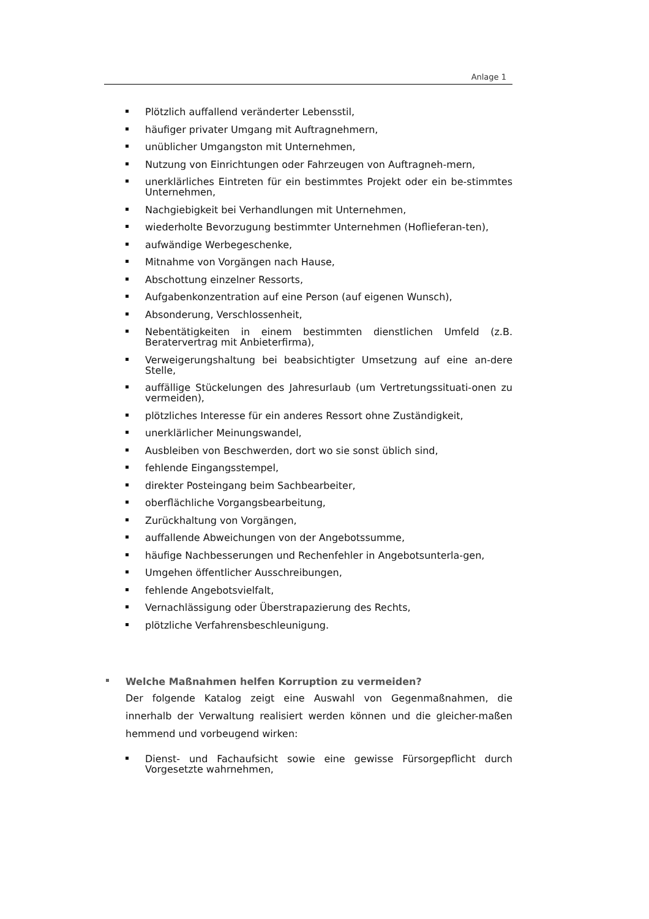Anlage 1
Plötzlich auffallend veränderter Lebensstil,
häufiger privater Umgang mit Auftragnehmern,
unüblicher Umgangston mit Unternehmen,
Nutzung von Einrichtungen oder Fahrzeugen von Auftragneh-mern,
unerklärliches Eintreten für ein bestimmtes Projekt oder ein be-stimmtes Unternehmen,
Nachgiebigkeit bei Verhandlungen mit Unternehmen,
wiederholte Bevorzugung bestimmter Unternehmen (Hoflieferan-ten),
aufwändige Werbegeschenke,
Mitnahme von Vorgängen nach Hause,
Abschottung einzelner Ressorts,
Aufgabenkonzentration auf eine Person (auf eigenen Wunsch),
Absonderung, Verschlossenheit,
Nebentätigkeiten in einem bestimmten dienstlichen Umfeld (z.B. Beratervertrag mit Anbieterfirma),
Verweigerungshaltung bei beabsichtigter Umsetzung auf eine an-dere Stelle,
auffällige Stückelungen des Jahresurlaub (um Vertretungssituati-onen zu vermeiden),
plötzliches Interesse für ein anderes Ressort ohne Zuständigkeit,
unerklärlicher Meinungswandel,
Ausbleiben von Beschwerden, dort wo sie sonst üblich sind,
fehlende Eingangsstempel,
direkter Posteingang beim Sachbearbeiter,
oberflächliche Vorgangsbearbeitung,
Zurückhaltung von Vorgängen,
auffallende Abweichungen von der Angebotssumme,
häufige Nachbesserungen und Rechenfehler in Angebotsunterla-gen,
Umgehen öffentlicher Ausschreibungen,
fehlende Angebotsvielfalt,
Vernachlässigung oder Überstrapazierung des Rechts,
plötzliche Verfahrensbeschleunigung.
Welche Maßnahmen helfen Korruption zu vermeiden?
Der folgende Katalog zeigt eine Auswahl von Gegenmaßnahmen, die innerhalb der Verwaltung realisiert werden können und die gleicher-maßen hemmend und vorbeugend wirken:
Dienst- und Fachaufsicht sowie eine gewisse Fürsorgepflicht durch Vorgesetzte wahrnehmen,